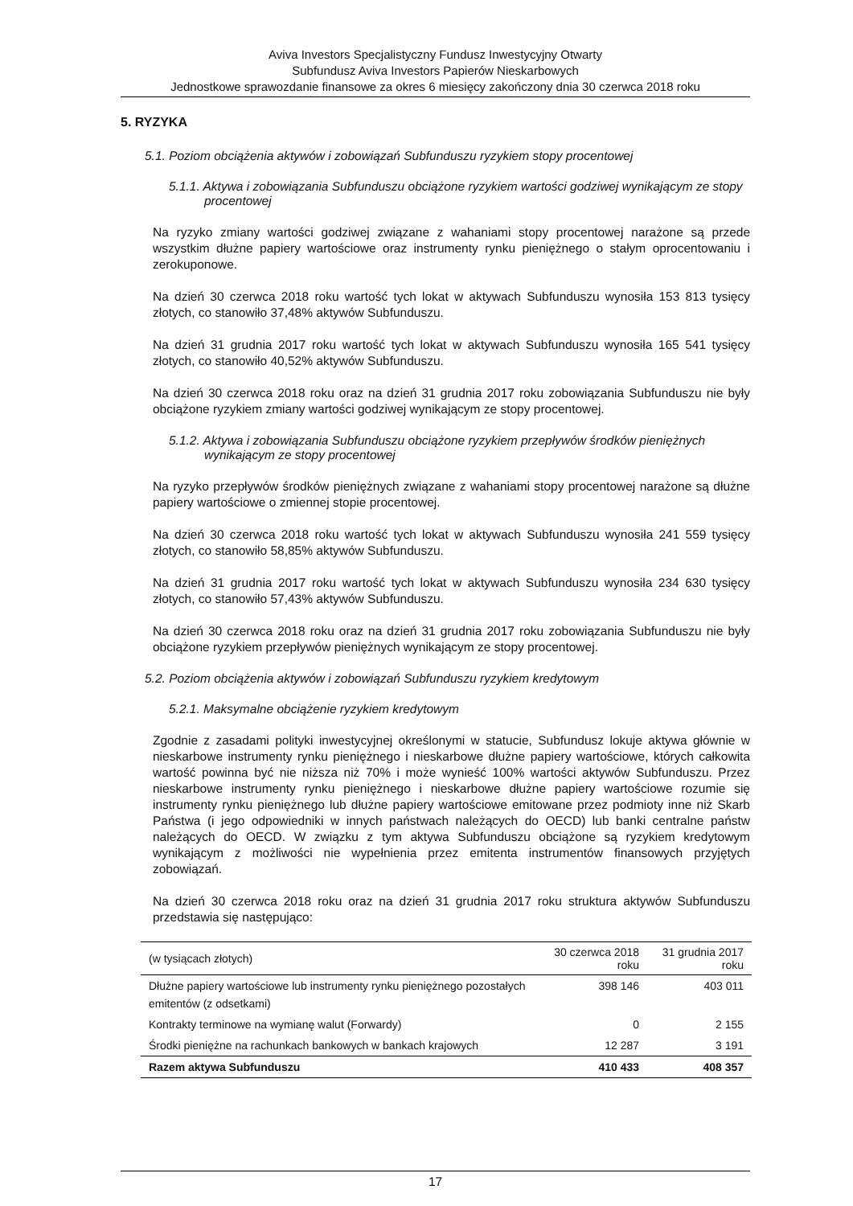Aviva Investors Specjalistyczny Fundusz Inwestycyjny Otwarty
Subfundusz Aviva Investors Papierów Nieskarbowych
Jednostkowe sprawozdanie finansowe za okres 6 miesięcy zakończony dnia 30 czerwca 2018 roku
5. RYZYKA
5.1. Poziom obciążenia aktywów i zobowiązań Subfunduszu ryzykiem stopy procentowej
5.1.1. Aktywa i zobowiązania Subfunduszu obciążone ryzykiem wartości godziwej wynikającym ze stopy procentowej
Na ryzyko zmiany wartości godziwej związane z wahaniami stopy procentowej narażone są przede wszystkim dłużne papiery wartościowe oraz instrumenty rynku pieniężnego o stałym oprocentowaniu i zerokuponowe.
Na dzień 30 czerwca 2018 roku wartość tych lokat w aktywach Subfunduszu wynosiła 153 813 tysięcy złotych, co stanowiło 37,48% aktywów Subfunduszu.
Na dzień 31 grudnia 2017 roku wartość tych lokat w aktywach Subfunduszu wynosiła 165 541 tysięcy złotych, co stanowiło 40,52% aktywów Subfunduszu.
Na dzień 30 czerwca 2018 roku oraz na dzień 31 grudnia 2017 roku zobowiązania Subfunduszu nie były obciążone ryzykiem zmiany wartości godziwej wynikającym ze stopy procentowej.
5.1.2. Aktywa i zobowiązania Subfunduszu obciążone ryzykiem przepływów środków pieniężnych wynikającym ze stopy procentowej
Na ryzyko przepływów środków pieniężnych związane z wahaniami stopy procentowej narażone są dłużne papiery wartościowe o zmiennej stopie procentowej.
Na dzień 30 czerwca 2018 roku wartość tych lokat w aktywach Subfunduszu wynosiła 241 559 tysięcy złotych, co stanowiło 58,85% aktywów Subfunduszu.
Na dzień 31 grudnia 2017 roku wartość tych lokat w aktywach Subfunduszu wynosiła 234 630 tysięcy złotych, co stanowiło 57,43% aktywów Subfunduszu.
Na dzień 30 czerwca 2018 roku oraz na dzień 31 grudnia 2017 roku zobowiązania Subfunduszu nie były obciążone ryzykiem przepływów pieniężnych wynikającym ze stopy procentowej.
5.2. Poziom obciążenia aktywów i zobowiązań Subfunduszu ryzykiem kredytowym
5.2.1. Maksymalne obciążenie ryzykiem kredytowym
Zgodnie z zasadami polityki inwestycyjnej określonymi w statucie, Subfundusz lokuje aktywa głównie w nieskarbowe instrumenty rynku pieniężnego i nieskarbowe dłużne papiery wartościowe, których całkowita wartość powinna być nie niższa niż 70% i może wynieść 100% wartości aktywów Subfunduszu. Przez nieskarbowe instrumenty rynku pieniężnego i nieskarbowe dłużne papiery wartościowe rozumie się instrumenty rynku pieniężnego lub dłużne papiery wartościowe emitowane przez podmioty inne niż Skarb Państwa (i jego odpowiedniki w innych państwach należących do OECD) lub banki centralne państw należących do OECD. W związku z tym aktywa Subfunduszu obciążone są ryzykiem kredytowym wynikającym z możliwości nie wypełnienia przez emitenta instrumentów finansowych przyjętych zobowiązań.
Na dzień 30 czerwca 2018 roku oraz na dzień 31 grudnia 2017 roku struktura aktywów Subfunduszu przedstawia się następująco:
| (w tysiącach złotych) | 30 czerwca 2018 roku | 31 grudnia 2017 roku |
| --- | --- | --- |
| Dłużne papiery wartościowe lub instrumenty rynku pieniężnego pozostałych emitentów (z odsetkami) | 398 146 | 403 011 |
| Kontrakty terminowe na wymianę walut (Forwardy) | 0 | 2 155 |
| Środki pieniężne na rachunkach bankowych w bankach krajowych | 12 287 | 3 191 |
| Razem aktywa Subfunduszu | 410 433 | 408 357 |
17